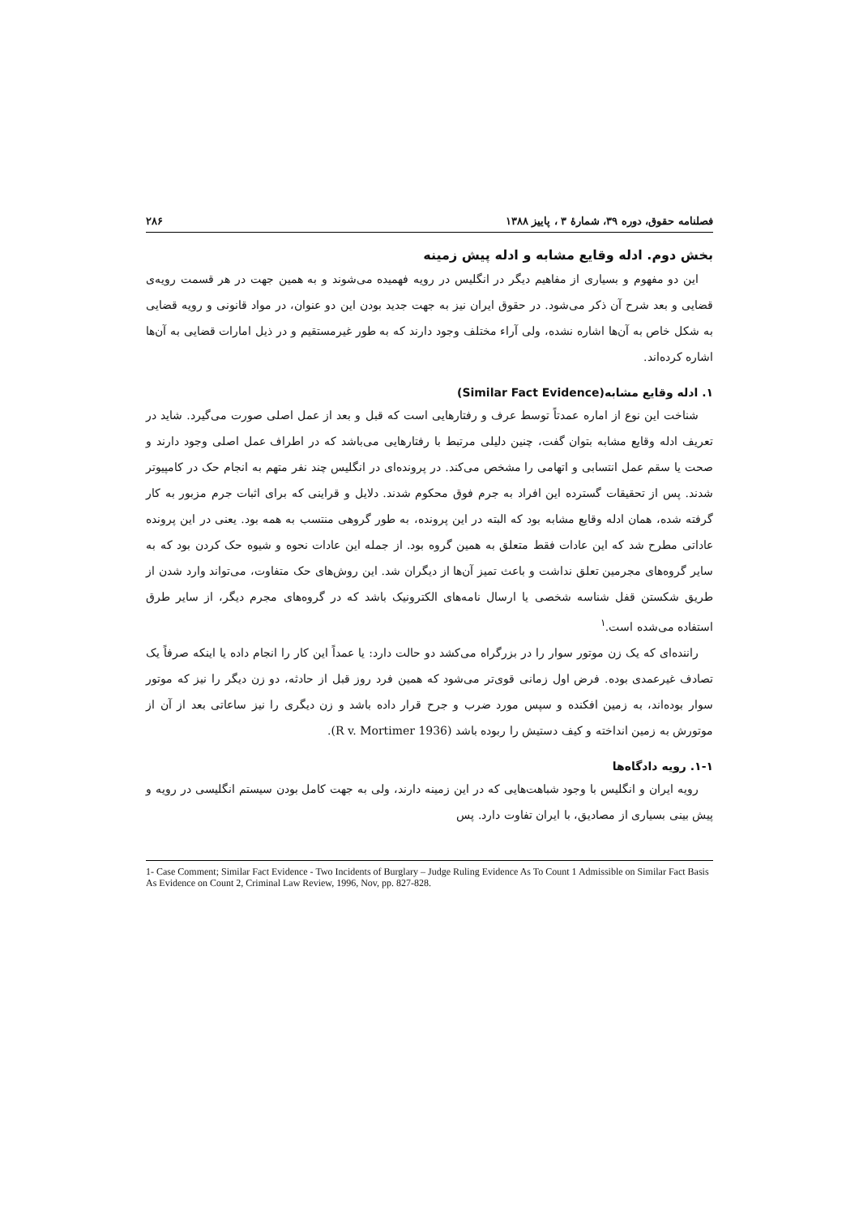فصلنامه حقوق، دوره ۳۹، شمارهٔ ۳ ، پاییز ۱۳۸۸ ۲۸۶
بخش دوم. ادله وقایع مشابه و ادله پیش زمینه
این دو مفهوم و بسیاری از مفاهیم دیگر در انگلیس در رویه فهمیده می‌شوند و به همین جهت در هر قسمت رویه‌ی قضایی و بعد شرح آن ذکر می‌شود. در حقوق ایران نیز به جهت جدید بودن این دو عنوان، در مواد قانونی و رویه قضایی به شکل خاص به آن‌ها اشاره نشده، ولی آراء مختلف وجود دارند که به طور غیرمستقیم و در ذیل امارات قضایی به آن‌ها اشاره کرده‌اند.
۱. ادله وقایع مشابه(Similar Fact Evidence)
شناخت این نوع از اماره عمدتاً توسط عرف و رفتارهایی است که قبل و بعد از عمل اصلی صورت می‌گیرد. شاید در تعریف ادله وقایع مشابه بتوان گفت، چنین دلیلی مرتبط با رفتارهایی می‌باشد که در اطراف عمل اصلی وجود دارند و صحت یا سقم عمل انتسابی و اتهامی را مشخص می‌کند. در پرونده‌ای در انگلیس چند نفر متهم به انجام حک در کامپیوتر شدند. پس از تحقیقات گسترده این افراد به جرم فوق محکوم شدند. دلایل و قراینی که برای اثبات جرم مزبور به کار گرفته شده، همان ادله وقایع مشابه بود که البته در این پرونده، به طور گروهی منتسب به همه بود. یعنی در این پرونده عاداتی مطرح شد که این عادات فقط متعلق به همین گروه بود. از جمله این عادات نحوه و شیوه حک کردن بود که به سایر گروه‌های مجرمین تعلق نداشت و باعث تمیز آن‌ها از دیگران شد. این روش‌های حک متفاوت، می‌تواند وارد شدن از طریق شکستن قفل شناسه شخصی یا ارسال نامه‌های الکترونیک باشد که در گروه‌های مجرم دیگر، از سایر طرق استفاده می‌شده است.<sup>۱</sup>
راننده‌ای که یک زن موتور سوار را در بزرگراه می‌کشد دو حالت دارد: یا عمداً این کار را انجام داده یا اینکه صرفاً یک تصادف غیرعمدی بوده. فرض اول زمانی قوی‌تر می‌شود که همین فرد روز قبل از حادثه، دو زن دیگر را نیز که موتور سوار بوده‌اند، به زمین افکنده و سپس مورد ضرب و جرح قرار داده باشد و زن دیگری را نیز ساعاتی بعد از آن از موتورش به زمین انداخته و کیف دستیش را ربوده باشد (R v. Mortimer 1936).
۱-۱. رویه دادگاه‌ها
رویه ایران و انگلیس با وجود شباهت‌هایی که در این زمینه دارند، ولی به جهت کامل بودن سیستم انگلیسی در رویه و پیش بینی بسیاری از مصادیق، با ایران تفاوت دارد. پس
1- Case Comment; Similar Fact Evidence - Two Incidents of Burglary – Judge Ruling Evidence As To Count 1 Admissible on Similar Fact Basis As Evidence on Count 2, Criminal Law Review, 1996, Nov, pp. 827-828.